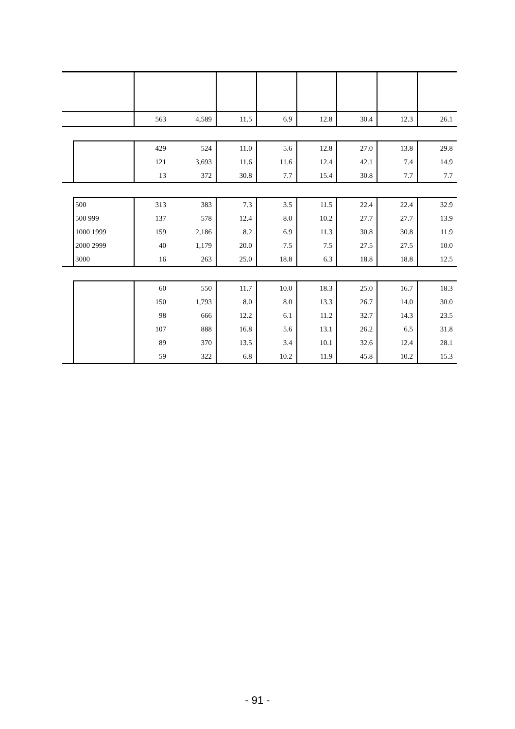| | | 563 | 4,589 | 11.5 | 6.9 | 12.8 | 30.4 | 12.3 | 26.1 |
| | | 429 | 524 | 11.0 | 5.6 | 12.8 | 27.0 | 13.8 | 29.8 |
| | | 121 | 3,693 | 11.6 | 11.6 | 12.4 | 42.1 | 7.4 | 14.9 |
| | | 13 | 372 | 30.8 | 7.7 | 15.4 | 30.8 | 7.7 | 7.7 |
| | 500 | 313 | 383 | 7.3 | 3.5 | 11.5 | 22.4 | 22.4 | 32.9 |
| | 500 999 | 137 | 578 | 12.4 | 8.0 | 10.2 | 27.7 | 27.7 | 13.9 |
| | 1000 1999 | 159 | 2,186 | 8.2 | 6.9 | 11.3 | 30.8 | 30.8 | 11.9 |
| | 2000 2999 | 40 | 1,179 | 20.0 | 7.5 | 7.5 | 27.5 | 27.5 | 10.0 |
| | 3000 | 16 | 263 | 25.0 | 18.8 | 6.3 | 18.8 | 18.8 | 12.5 |
| | | 60 | 550 | 11.7 | 10.0 | 18.3 | 25.0 | 16.7 | 18.3 |
| | | 150 | 1,793 | 8.0 | 8.0 | 13.3 | 26.7 | 14.0 | 30.0 |
| | | 98 | 666 | 12.2 | 6.1 | 11.2 | 32.7 | 14.3 | 23.5 |
| | | 107 | 888 | 16.8 | 5.6 | 13.1 | 26.2 | 6.5 | 31.8 |
| | | 89 | 370 | 13.5 | 3.4 | 10.1 | 32.6 | 12.4 | 28.1 |
| | | 59 | 322 | 6.8 | 10.2 | 11.9 | 45.8 | 10.2 | 15.3 |
- 91 -